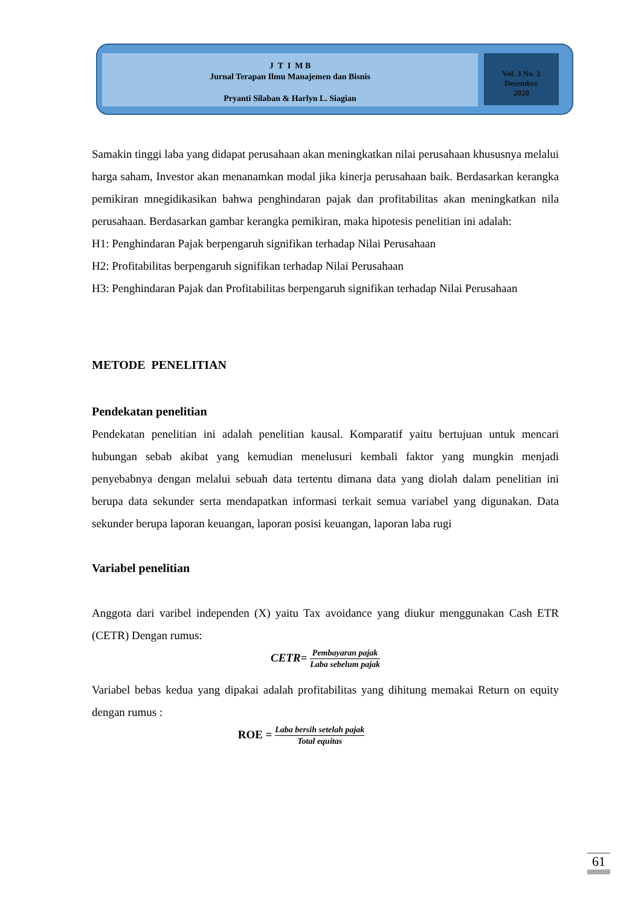J T I M B
Jurnal Terapan Ilmu Manajemen dan Bisnis
Pryanti Silaban & Harlyn L. Siagian
Vol. 3 No. 2
Desember
2020
Samakin tinggi laba yang didapat perusahaan akan meningkatkan nilai perusahaan khususnya melalui harga saham, Investor akan menanamkan modal jika kinerja perusahaan baik. Berdasarkan kerangka pemikiran mnegidikasikan bahwa penghindaran pajak dan profitabilitas akan meningkatkan nila perusahaan. Berdasarkan gambar kerangka pemikiran, maka hipotesis penelitian ini adalah:
H1: Penghindaran Pajak berpengaruh signifikan terhadap Nilai Perusahaan
H2: Profitabilitas berpengaruh signifikan terhadap Nilai Perusahaan
H3: Penghindaran Pajak dan Profitabilitas berpengaruh signifikan terhadap Nilai Perusahaan
METODE PENELITIAN
Pendekatan penelitian
Pendekatan penelitian ini adalah penelitian kausal. Komparatif yaitu bertujuan untuk mencari hubungan sebab akibat yang kemudian menelusuri kembali faktor yang mungkin menjadi penyebabnya dengan melalui sebuah data tertentu dimana data yang diolah dalam penelitian ini berupa data sekunder serta mendapatkan informasi terkait semua variabel yang digunakan. Data sekunder berupa laporan keuangan, laporan posisi keuangan, laporan laba rugi
Variabel penelitian
Anggota dari varibel independen (X) yaitu Tax avoidance yang diukur menggunakan Cash ETR (CETR) Dengan rumus:
CETR= Pembayaran pajak Laba sebelum pajak
Variabel bebas kedua yang dipakai adalah profitabilitas yang dihitung memakai Return on equity dengan rumus :
ROE = Laba bersih setelah pajak Total equitas
61